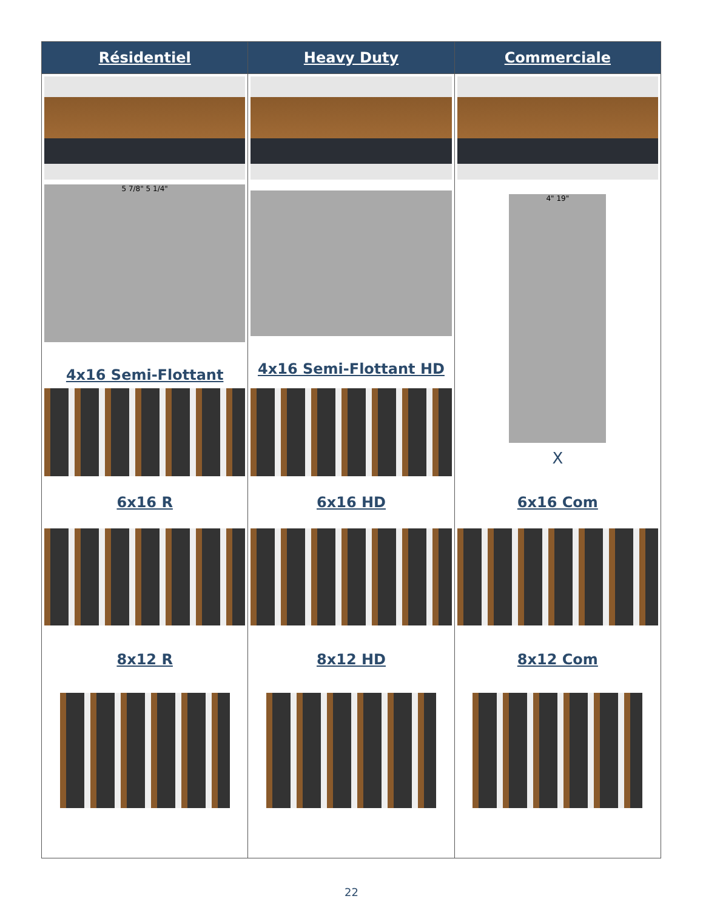| Résidentiel | Heavy Duty | Commerciale |
| --- | --- | --- |
| 5 7/8" 5 1/4" 4x16 Semi-Flottant | 4x16 Semi-Flottant HD | 4" 19" X |
| 6x16 R | 6x16 HD | 6x16 Com |
| 8x12 R | 8x12 HD | 8x12 Com |
22